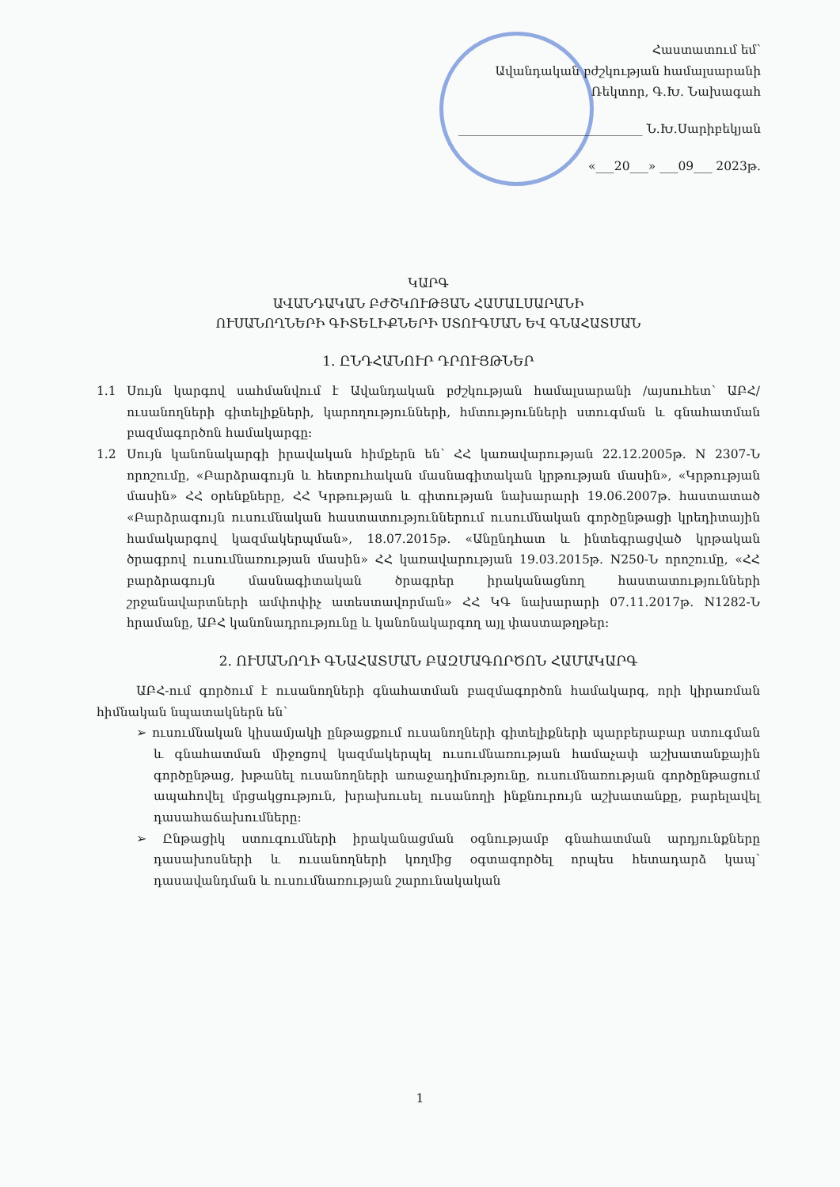Հաստատում եմ՝
Ավանդական բժշկության համալսարանի
Ռեկտոր, Գ.Խ. Նախագահ
______________________________ Ն.Խ.Սարիբեկյան
«___20___» ___09___ 2023թ.
ԿԱՐԳ
ԱՎԱՆԴԱԿԱՆ ԲԺՇԿՈՒԹՅԱՆ ՀԱՄԱԼՍԱՐԱՆԻ
ՈՒՍԱՆՈՂՆԵՐԻ ԳԻՏԵԼԻՔՆԵՐԻ ՍՏՈՒԳՄԱՆ ԵՎ ԳՆԱՀԱՏՄԱՆ
1. ԸՆԴՀԱՆՈՒՐ ԴՐՈՒՅԹՆԵՐ
1.1 Սույն կարգով սահմանվում է Ավանդական բժշկության համալսարանի /այսուհետ՝ ԱԲՀ/ ուսանողների գիտելիքների, կարողությունների, հմտությունների ստուգման և գնահատման բազմագործոն համակարգը:
1.2 Սույն կանոնակարգի իրավական հիմքերն են՝ ՀՀ կառավարության 22.12.2005թ. N 2307-Ն որոշումը, «Բարձրագույն և հետբուհական մասնագիտական կրթության մասին», «Կրթության մասին» ՀՀ օրենքները, ՀՀ Կրթության և գիտության նախարարի 19.06.2007թ. հաստատած «Բարձրագույն ուսումնական հաստատություններում ուսումնական գործընթացի կրեդիտային համակարգով կազմակերպման», 18.07.2015թ. «Անընդհատ և ինտեգրացված կրթական ծրագրով ուսումնառության մասին» ՀՀ կառավարության 19.03.2015թ. N250-Ն որոշումը, «ՀՀ բարձրագույն մասնագիտական ծրագրեր իրականացնող հաստատությունների շրջանավարտների ամփոփիչ ատեստավորման» ՀՀ ԿԳ նախարարի 07.11.2017թ. N1282-Ն հրամանը, ԱԲՀ կանոնադրությունը և կանոնակարգող այլ փաստաթղթեր:
2. ՈՒՍԱՆՈՂԻ ԳՆԱՀԱՏՄԱՆ ԲԱԶՄԱԳՈՐԾՈՆ ՀԱՄԱԿԱՐԳ
ԱԲՀ-ում գործում է ուսանողների գնահատման բազմագործոն համակարգ, որի կիրառման հիմնական նպատակներն են՝
➢ ուսումնական կիսամյակի ընթացքում ուսանողների գիտելիքների պարբերաբար ստուգման և գնահատման միջոցով կազմակերպել ուսումնառության համաչափ աշխատանքային գործընթաց, խթանել ուսանողների առաջադիմությունը, ուսումնառության գործընթացում ապահովել մրցակցություն, խրախուսել ուսանողի ինքնուրույն աշխատանքը, բարելավել դասահաճախումները:
➢ Ընթացիկ ստուգումների իրականացման օգնությամբ գնահատման արդյունքները դասախոսների և ուսանողների կողմից օգտագործել որպես հետադարձ կապ՝ դասավանդման և ուսումնառության շարունակական
1